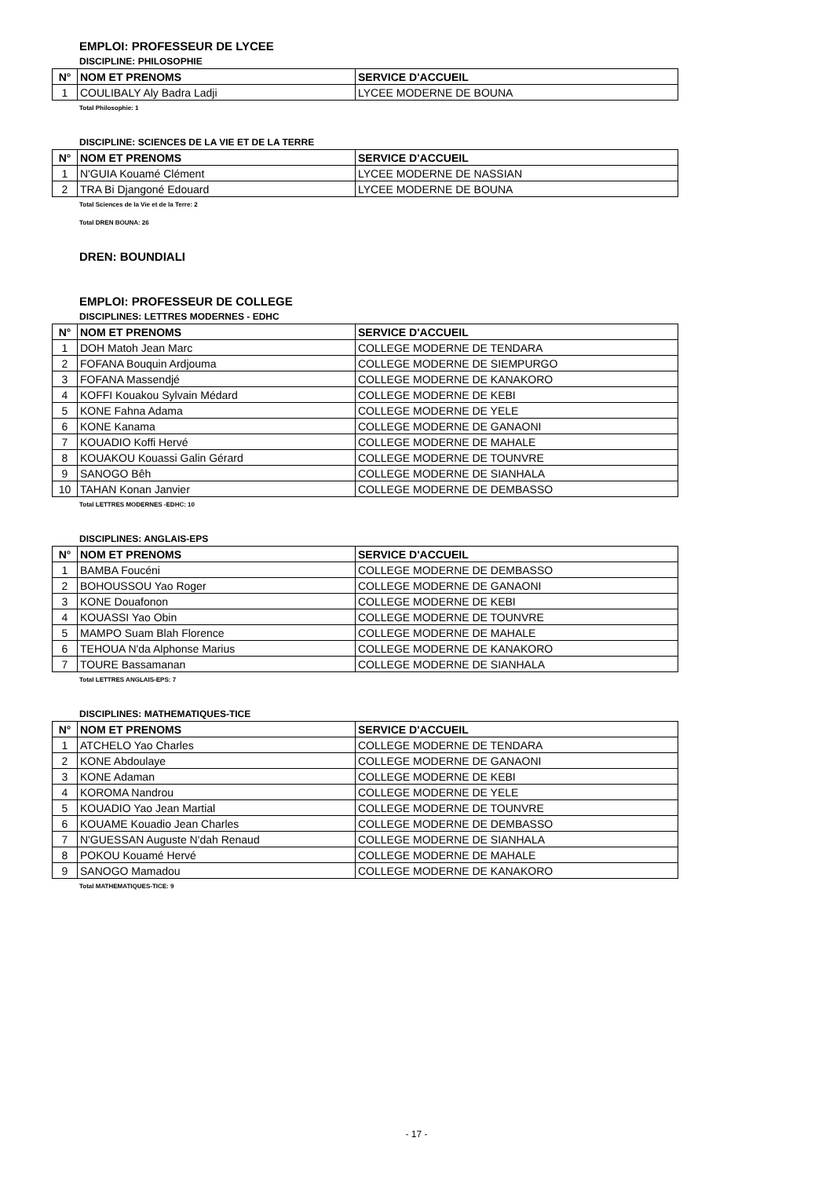EMPLOI: PROFESSEUR DE LYCEE
DISCIPLINE: PHILOSOPHIE
| N° | NOM ET PRENOMS | SERVICE D'ACCUEIL |
| --- | --- | --- |
| 1 | COULIBALY Aly Badra Ladji | LYCEE MODERNE DE BOUNA |
Total Philosophie: 1
DISCIPLINE: SCIENCES DE LA VIE ET DE LA TERRE
| N° | NOM ET PRENOMS | SERVICE D'ACCUEIL |
| --- | --- | --- |
| 1 | N'GUIA Kouamé Clément | LYCEE MODERNE DE NASSIAN |
| 2 | TRA Bi Djangoné Edouard | LYCEE MODERNE DE BOUNA |
Total Sciences de la Vie et de la Terre: 2
Total DREN BOUNA: 26
DREN: BOUNDIALI
EMPLOI: PROFESSEUR DE COLLEGE
DISCIPLINES: LETTRES MODERNES - EDHC
| N° | NOM ET PRENOMS | SERVICE D'ACCUEIL |
| --- | --- | --- |
| 1 | DOH Matoh Jean Marc | COLLEGE MODERNE DE TENDARA |
| 2 | FOFANA Bouquin Ardjouma | COLLEGE MODERNE DE SIEMPURGO |
| 3 | FOFANA Massendjé | COLLEGE MODERNE DE KANAKORO |
| 4 | KOFFI Kouakou Sylvain Médard | COLLEGE MODERNE DE KEBI |
| 5 | KONE Fahna Adama | COLLEGE MODERNE DE YELE |
| 6 | KONE Kanama | COLLEGE MODERNE DE GANAONI |
| 7 | KOUADIO Koffi Hervé | COLLEGE MODERNE DE MAHALE |
| 8 | KOUAKOU Kouassi Galin Gérard | COLLEGE MODERNE DE TOUNVRE |
| 9 | SANOGO Bêh | COLLEGE MODERNE DE SIANHALA |
| 10 | TAHAN Konan Janvier | COLLEGE MODERNE DE DEMBASSO |
Total LETTRES MODERNES -EDHC: 10
DISCIPLINES: ANGLAIS-EPS
| N° | NOM ET PRENOMS | SERVICE D'ACCUEIL |
| --- | --- | --- |
| 1 | BAMBA Foucéni | COLLEGE MODERNE DE DEMBASSO |
| 2 | BOHOUSSOU Yao Roger | COLLEGE MODERNE DE GANAONI |
| 3 | KONE Douafonon | COLLEGE MODERNE DE KEBI |
| 4 | KOUASSI Yao Obin | COLLEGE MODERNE DE TOUNVRE |
| 5 | MAMPO Suam Blah Florence | COLLEGE MODERNE DE MAHALE |
| 6 | TEHOUA N'da Alphonse Marius | COLLEGE MODERNE DE KANAKORO |
| 7 | TOURE Bassamanan | COLLEGE MODERNE DE SIANHALA |
Total LETTRES ANGLAIS-EPS: 7
DISCIPLINES: MATHEMATIQUES-TICE
| N° | NOM ET PRENOMS | SERVICE D'ACCUEIL |
| --- | --- | --- |
| 1 | ATCHELO Yao Charles | COLLEGE MODERNE DE TENDARA |
| 2 | KONE Abdoulaye | COLLEGE MODERNE DE GANAONI |
| 3 | KONE Adaman | COLLEGE MODERNE DE KEBI |
| 4 | KOROMA Nandrou | COLLEGE MODERNE DE YELE |
| 5 | KOUADIO Yao Jean Martial | COLLEGE MODERNE DE TOUNVRE |
| 6 | KOUAME Kouadio Jean Charles | COLLEGE MODERNE DE DEMBASSO |
| 7 | N'GUESSAN Auguste N'dah Renaud | COLLEGE MODERNE DE SIANHALA |
| 8 | POKOU Kouamé Hervé | COLLEGE MODERNE DE MAHALE |
| 9 | SANOGO Mamadou | COLLEGE MODERNE DE KANAKORO |
Total MATHEMATIQUES-TICE: 9
- 17 -